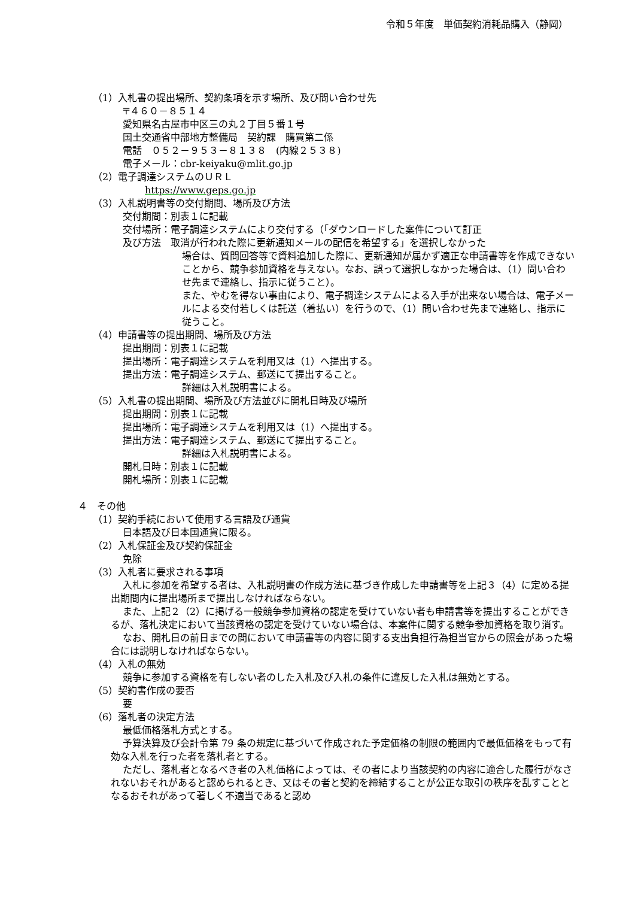令和５年度　単価契約消耗品購入（静岡）
（1）入札書の提出場所、契約条項を示す場所、及び問い合わせ先
〒４６０－８５１４
愛知県名古屋市中区三の丸２丁目５番１号
国土交通省中部地方整備局　契約課　購買第二係
電話　０５２－９５３－８１３８　(内線２５３８)
電子メール：cbr-keiyaku@mlit.go.jp
（2）電子調達システムのＵＲＬ
https://www.geps.go.jp
（3）入札説明書等の交付期間、場所及び方法
交付期間：別表１に記載
交付場所：電子調達システムにより交付する（「ダウンロードした案件について訂正
及び方法　取消が行われた際に更新通知メールの配信を希望する」を選択しなかった
場合は、質問回答等で資料追加した際に、更新通知が届かず適正な申請書等を作成できないことから、競争参加資格を与えない。なお、誤って選択しなかった場合は、（1）問い合わせ先まで連絡し、指示に従うこと）。
また、やむを得ない事由により、電子調達システムによる入手が出来ない場合は、電子メールによる交付若しくは託送（着払い）を行うので、（1）問い合わせ先まで連絡し、指示に従うこと。
（4）申請書等の提出期間、場所及び方法
提出期間：別表１に記載
提出場所：電子調達システムを利用又は（1）へ提出する。
提出方法：電子調達システム、郵送にて提出すること。
詳細は入札説明書による。
（5）入札書の提出期間、場所及び方法並びに開札日時及び場所
提出期間：別表１に記載
提出場所：電子調達システムを利用又は（1）へ提出する。
提出方法：電子調達システム、郵送にて提出すること。
詳細は入札説明書による。
開札日時：別表１に記載
開札場所：別表１に記載
４　その他
（1）契約手続において使用する言語及び通貨
日本語及び日本国通貨に限る。
（2）入札保証金及び契約保証金
免除
（3）入札者に要求される事項
入札に参加を希望する者は、入札説明書の作成方法に基づき作成した申請書等を上記３（4）に定める提出期間内に提出場所まで提出しなければならない。
また、上記２（2）に掲げる一般競争参加資格の認定を受けていない者も申請書等を提出することができるが、落札決定において当該資格の認定を受けていない場合は、本案件に関する競争参加資格を取り消す。
なお、開札日の前日までの間において申請書等の内容に関する支出負担行為担当官からの照会があった場合には説明しなければならない。
（4）入札の無効
競争に参加する資格を有しない者のした入札及び入札の条件に違反した入札は無効とする。
（5）契約書作成の要否
要
（6）落札者の決定方法
最低価格落札方式とする。
予算決算及び会計令第 79 条の規定に基づいて作成された予定価格の制限の範囲内で最低価格をもって有効な入札を行った者を落札者とする。
ただし、落札者となるべき者の入札価格によっては、その者により当該契約の内容に適合した履行がなされないおそれがあると認められるとき、又はその者と契約を締結することが公正な取引の秩序を乱すこととなるおそれがあって著しく不適当であると認め